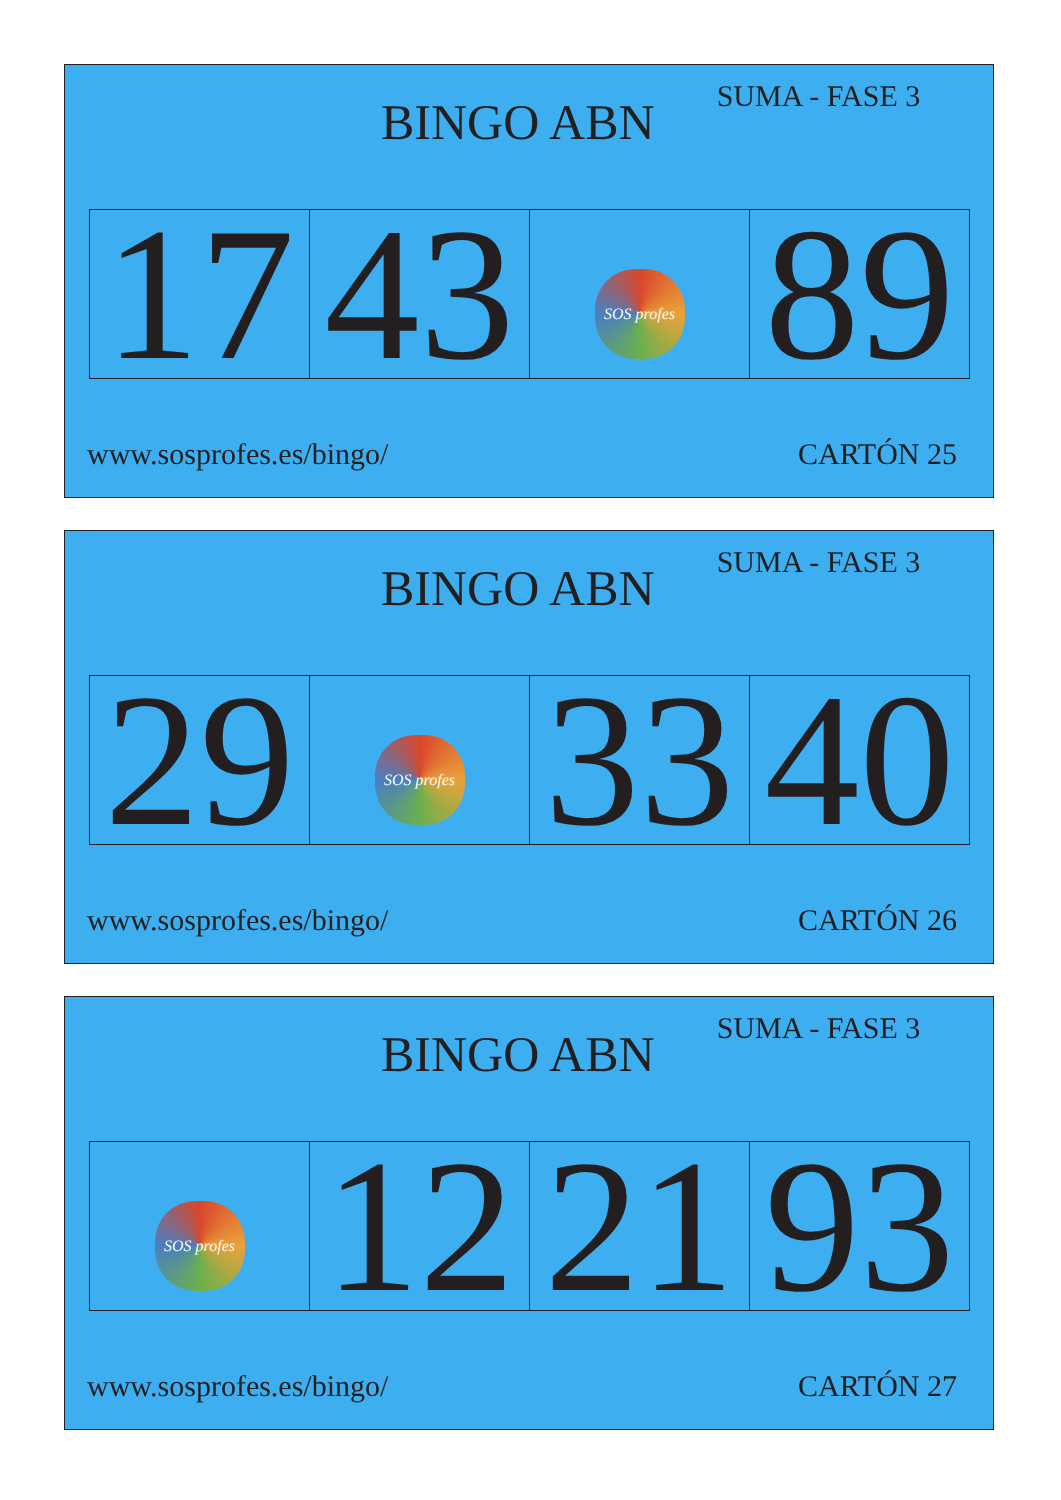BINGO ABN
SUMA - FASE 3
| 17 | 43 | SOS profes | 89 |
www.sosprofes.es/bingo/ CARTÓN 25
BINGO ABN
SUMA - FASE 3
| 29 | SOS profes | 33 | 40 |
www.sosprofes.es/bingo/ CARTÓN 26
BINGO ABN
SUMA - FASE 3
| SOS profes | 12 | 21 | 93 |
www.sosprofes.es/bingo/ CARTÓN 27